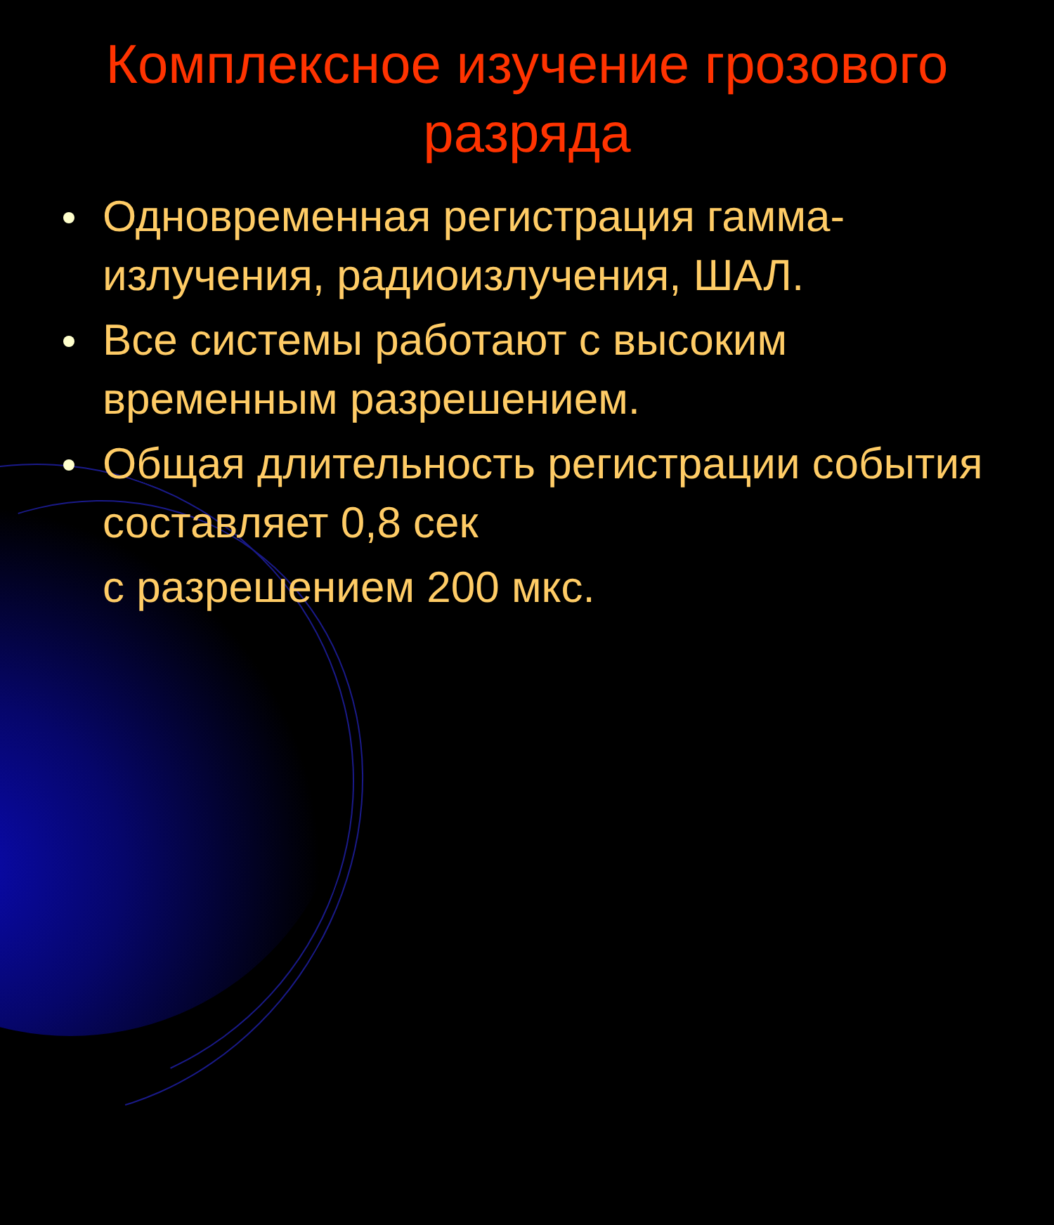Комплексное изучение грозового
разряда
Одновременная регистрация гамма-излучения, радиоизлучения, ШАЛ.
Все системы работают с высоким временным разрешением.
Общая длительность регистрации события составляет 0,8 сек
с разрешением 200 мкс.